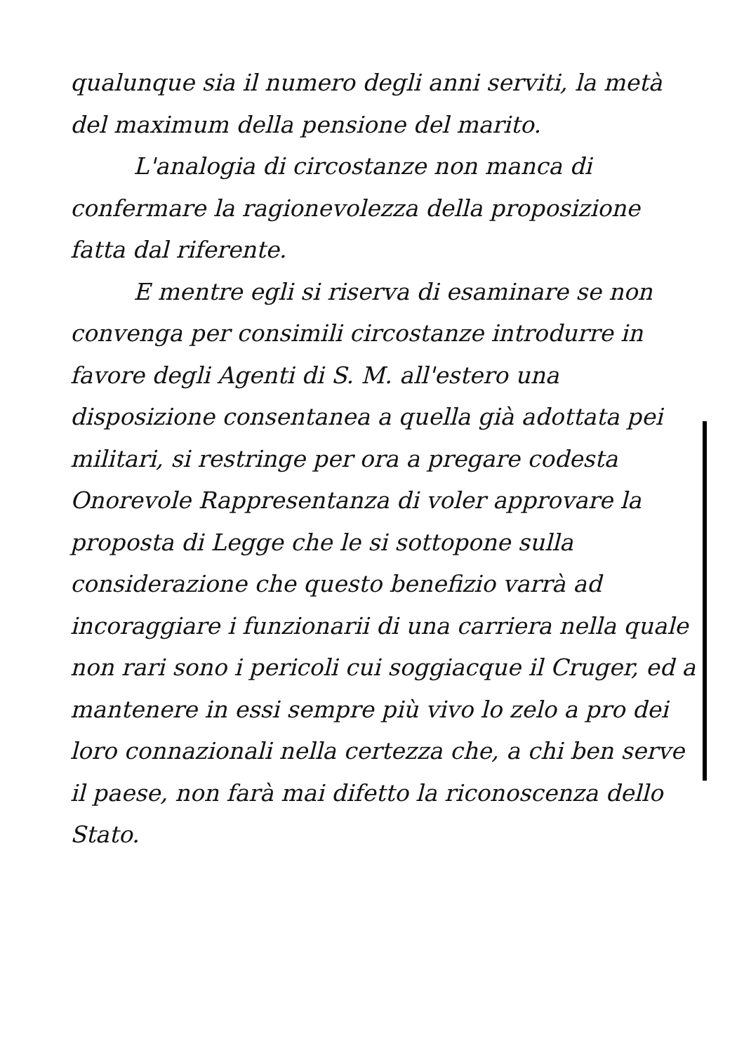qualunque sia il numero degli anni serviti, la metà del maximum della pensione del marito.
L'analogia di circostanze non manca di confermare la ragionevolezza della proposizione fatta dal riferente.
E mentre egli si riserva di esaminare se non convenga per consimili circostanze introdurre in favore degli Agenti di S. M. all'estero una disposizione consentanea a quella già adottata pei militari, si restringe per ora a pregare codesta Onorevole Rappresentanza di voler approvare la proposta di Legge che le si sottopone sulla considerazione che questo benefizio varrà ad incoraggiare i funzionarii di una carriera nella quale non rari sono i pericoli cui soggiacque il Cruger, ed a mantenere in essi sempre più vivo lo zelo a pro dei loro connazionali nella certezza che, a chi ben serve il paese, non farà mai difetto la riconoscenza dello Stato.